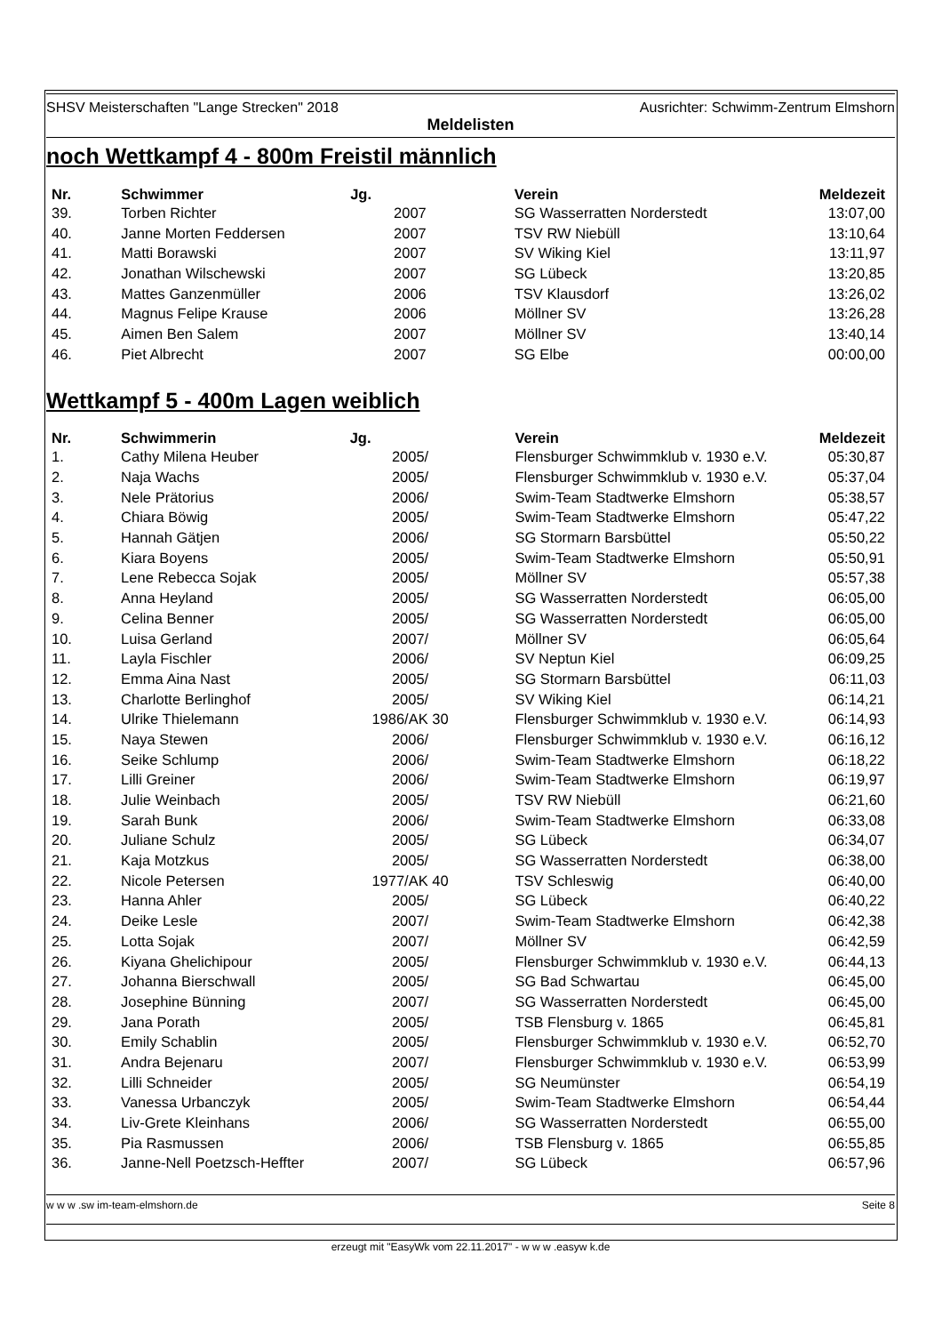SHSV Meisterschaften "Lange Strecken" 2018 Ausrichter: Schwimm-Zentrum Elmshorn
Meldelisten
noch Wettkampf 4 - 800m Freistil männlich
| Nr. | Schwimmer | Jg. | Verein | Meldezeit |
| --- | --- | --- | --- | --- |
| 39. | Torben Richter | 2007 | SG Wasserratten Norderstedt | 13:07,00 |
| 40. | Janne Morten Feddersen | 2007 | TSV RW Niebüll | 13:10,64 |
| 41. | Matti Borawski | 2007 | SV Wiking Kiel | 13:11,97 |
| 42. | Jonathan Wilschewski | 2007 | SG Lübeck | 13:20,85 |
| 43. | Mattes Ganzenmüller | 2006 | TSV Klausdorf | 13:26,02 |
| 44. | Magnus Felipe Krause | 2006 | Möllner SV | 13:26,28 |
| 45. | Aimen Ben Salem | 2007 | Möllner SV | 13:40,14 |
| 46. | Piet Albrecht | 2007 | SG Elbe | 00:00,00 |
Wettkampf 5 - 400m Lagen weiblich
| Nr. | Schwimmerin | Jg. | Verein | Meldezeit |
| --- | --- | --- | --- | --- |
| 1. | Cathy Milena Heuber | 2005/ | Flensburger Schwimmklub v. 1930 e.V. | 05:30,87 |
| 2. | Naja Wachs | 2005/ | Flensburger Schwimmklub v. 1930 e.V. | 05:37,04 |
| 3. | Nele Prätorius | 2006/ | Swim-Team Stadtwerke Elmshorn | 05:38,57 |
| 4. | Chiara Böwig | 2005/ | Swim-Team Stadtwerke Elmshorn | 05:47,22 |
| 5. | Hannah Gätjen | 2006/ | SG Stormarn Barsbüttel | 05:50,22 |
| 6. | Kiara Boyens | 2005/ | Swim-Team Stadtwerke Elmshorn | 05:50,91 |
| 7. | Lene Rebecca Sojak | 2005/ | Möllner SV | 05:57,38 |
| 8. | Anna Heyland | 2005/ | SG Wasserratten Norderstedt | 06:05,00 |
| 9. | Celina Benner | 2005/ | SG Wasserratten Norderstedt | 06:05,00 |
| 10. | Luisa Gerland | 2007/ | Möllner SV | 06:05,64 |
| 11. | Layla Fischler | 2006/ | SV Neptun Kiel | 06:09,25 |
| 12. | Emma Aina Nast | 2005/ | SG Stormarn Barsbüttel | 06:11,03 |
| 13. | Charlotte Berlinghof | 2005/ | SV Wiking Kiel | 06:14,21 |
| 14. | Ulrike Thielemann | 1986/AK 30 | Flensburger Schwimmklub v. 1930 e.V. | 06:14,93 |
| 15. | Naya Stewen | 2006/ | Flensburger Schwimmklub v. 1930 e.V. | 06:16,12 |
| 16. | Seike Schlump | 2006/ | Swim-Team Stadtwerke Elmshorn | 06:18,22 |
| 17. | Lilli Greiner | 2006/ | Swim-Team Stadtwerke Elmshorn | 06:19,97 |
| 18. | Julie Weinbach | 2005/ | TSV RW Niebüll | 06:21,60 |
| 19. | Sarah Bunk | 2006/ | Swim-Team Stadtwerke Elmshorn | 06:33,08 |
| 20. | Juliane Schulz | 2005/ | SG Lübeck | 06:34,07 |
| 21. | Kaja Motzkus | 2005/ | SG Wasserratten Norderstedt | 06:38,00 |
| 22. | Nicole Petersen | 1977/AK 40 | TSV Schleswig | 06:40,00 |
| 23. | Hanna Ahler | 2005/ | SG Lübeck | 06:40,22 |
| 24. | Deike Lesle | 2007/ | Swim-Team Stadtwerke Elmshorn | 06:42,38 |
| 25. | Lotta Sojak | 2007/ | Möllner SV | 06:42,59 |
| 26. | Kiyana Ghelichipour | 2005/ | Flensburger Schwimmklub v. 1930 e.V. | 06:44,13 |
| 27. | Johanna Bierschwall | 2005/ | SG Bad Schwartau | 06:45,00 |
| 28. | Josephine Bünning | 2007/ | SG Wasserratten Norderstedt | 06:45,00 |
| 29. | Jana Porath | 2005/ | TSB Flensburg v. 1865 | 06:45,81 |
| 30. | Emily Schablin | 2005/ | Flensburger Schwimmklub v. 1930 e.V. | 06:52,70 |
| 31. | Andra Bejenaru | 2007/ | Flensburger Schwimmklub v. 1930 e.V. | 06:53,99 |
| 32. | Lilli Schneider | 2005/ | SG Neumünster | 06:54,19 |
| 33. | Vanessa Urbanczyk | 2005/ | Swim-Team Stadtwerke Elmshorn | 06:54,44 |
| 34. | Liv-Grete Kleinhans | 2006/ | SG Wasserratten Norderstedt | 06:55,00 |
| 35. | Pia Rasmussen | 2006/ | TSB Flensburg v. 1865 | 06:55,85 |
| 36. | Janne-Nell Poetzsch-Heffter | 2007/ | SG Lübeck | 06:57,96 |
w w w .sw im-team-elmshorn.de Seite 8
erzeugt mit "EasyWk vom 22.11.2017" - w w w .easyw k.de